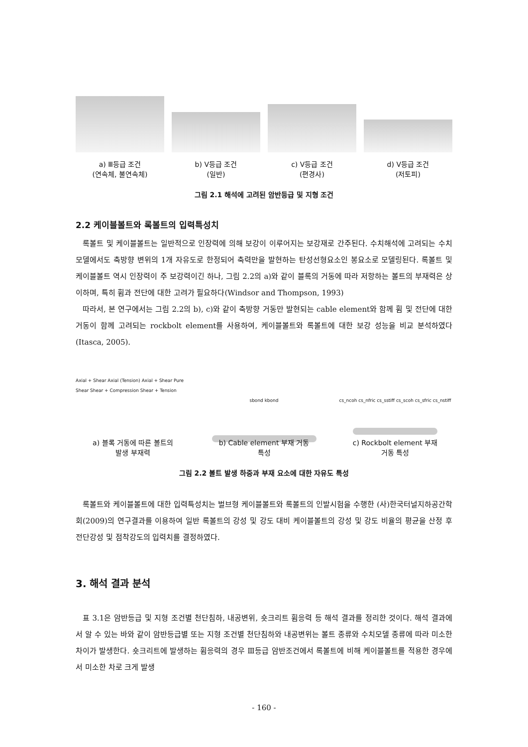a) Ⅲ등급 조건
(연속체, 불연속체)
b) Ⅴ등급 조건
(일반)
c) Ⅴ등급 조건
(편경사)
d) Ⅴ등급 조건
(저토피)
그림 2.1 해석에 고려된 암반등급 및 지형 조건
2.2 케이블볼트와 록볼트의 입력특성치
록볼트 및 케이블볼트는 일반적으로 인장력에 의해 보강이 이루어지는 보강재로 간주된다. 수치해석에 고려되는 수치 모델에서도 축방향 변위의 1개 자유도로 한정되어 축력만을 발현하는 탄성선형요소인 봉요소로 모델링된다. 록볼트 및 케이블볼트 역시 인장력이 주 보강력이긴 하나, 그림 2.2의 a)와 같이 블록의 거동에 따라 저항하는 볼트의 부재력은 상이하며, 특히 휨과 전단에 대한 고려가 필요하다(Windsor and Thompson, 1993)
따라서, 본 연구에서는 그림 2.2의 b), c)와 같이 축방향 거동만 발현되는 cable element와 함께 휨 및 전단에 대한 거동이 함께 고려되는 rockbolt element를 사용하여, 케이블볼트와 록볼트에 대한 보강 성능을 비교 분석하였다(Itasca, 2005).
Axial + Shear Axial (Tension) Axial + Shear Pure Shear Shear + Compression Shear + Tension
a) 블록 거동에 따른 볼트의
발생 부재력
sbond kbond
b) Cable element 부재 거동
특성
cs_ncoh cs_nfric cs_sstiff cs_scoh cs_sfric cs_nstiff
c) Rockbolt element 부재
거동 특성
그림 2.2 볼트 발생 하중과 부재 요소에 대한 자유도 특성
록볼트와 케이블볼트에 대한 입력특성치는 벌브형 케이블볼트와 록볼트의 인발시험을 수행한 (사)한국터널지하공간학회(2009)의 연구결과를 이용하여 일반 록볼트의 강성 및 강도 대비 케이블볼트의 강성 및 강도 비율의 평균을 산정 후 전단강성 및 점착강도의 입력치를 결정하였다.
3. 해석 결과 분석
표 3.1은 암반등급 및 지형 조건별 천단침하, 내공변위, 숏크리트 휨응력 등 해석 결과를 정리한 것이다. 해석 결과에서 알 수 있는 바와 같이 암반등급별 또는 지형 조건별 천단침하와 내공변위는 볼트 종류와 수치모델 종류에 따라 미소한 차이가 발생한다. 숏크리트에 발생하는 휨응력의 경우 Ⅲ등급 암반조건에서 록볼트에 비해 케이블볼트를 적용한 경우에서 미소한 차로 크게 발생
- 160 -